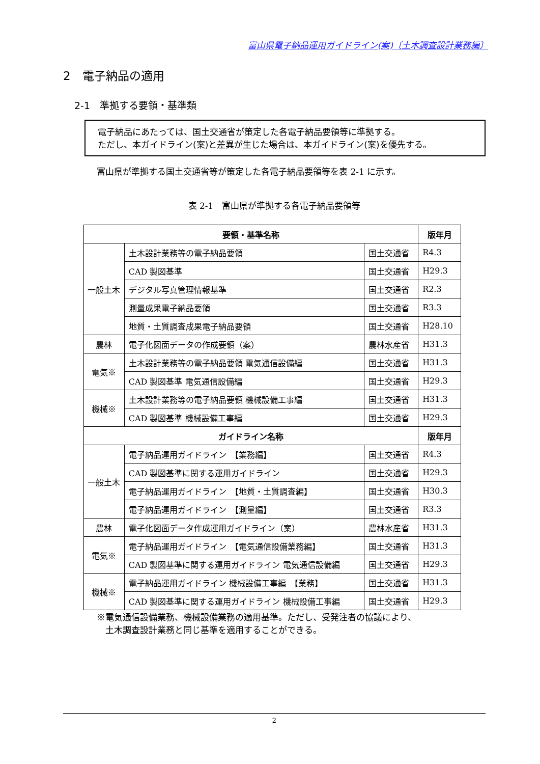富山県電子納品運用ガイドライン(案)〔土木調査設計業務編〕
2　電子納品の適用
2-1　準拠する要領・基準類
電子納品にあたっては、国土交通省が策定した各電子納品要領等に準拠する。
ただし、本ガイドライン(案)と差異が生じた場合は、本ガイドライン(案)を優先する。
富山県が準拠する国土交通省等が策定した各電子納品要領等を表 2-1 に示す。
表 2-1　富山県が準拠する各電子納品要領等
| 要領・基準名称 | | | 版年月 |
| --- | --- | --- | --- |
| 一般土木 | 土木設計業務等の電子納品要領 | 国土交通省 | R4.3 |
| | CAD 製図基準 | 国土交通省 | H29.3 |
| | デジタル写真管理情報基準 | 国土交通省 | R2.3 |
| | 測量成果電子納品要領 | 国土交通省 | R3.3 |
| | 地質・土質調査成果電子納品要領 | 国土交通省 | H28.10 |
| 農林 | 電子化図面データの作成要領（案） | 農林水産省 | H31.3 |
| 電気※ | 土木設計業務等の電子納品要領 電気通信設備編 | 国土交通省 | H31.3 |
| | CAD 製図基準 電気通信設備編 | 国土交通省 | H29.3 |
| 機械※ | 土木設計業務等の電子納品要領 機械設備工事編 | 国土交通省 | H31.3 |
| | CAD 製図基準 機械設備工事編 | 国土交通省 | H29.3 |
| ガイドライン名称 | | | 版年月 |
| 一般土木 | 電子納品運用ガイドライン 【業務編】 | 国土交通省 | R4.3 |
| | CAD 製図基準に関する運用ガイドライン | 国土交通省 | H29.3 |
| | 電子納品運用ガイドライン 【地質・土質調査編】 | 国土交通省 | H30.3 |
| | 電子納品運用ガイドライン 【測量編】 | 国土交通省 | R3.3 |
| 農林 | 電子化図面データ作成運用ガイドライン（案） | 農林水産省 | H31.3 |
| 電気※ | 電子納品運用ガイドライン 【電気通信設備業務編】 | 国土交通省 | H31.3 |
| | CAD 製図基準に関する運用ガイドライン 電気通信設備編 | 国土交通省 | H29.3 |
| 機械※ | 電子納品運用ガイドライン 機械設備工事編 【業務】 | 国土交通省 | H31.3 |
| | CAD 製図基準に関する運用ガイドライン 機械設備工事編 | 国土交通省 | H29.3 |
※電気通信設備業務、機械設備業務の適用基準。ただし、受発注者の協議により、
　土木調査設計業務と同じ基準を適用することができる。
2